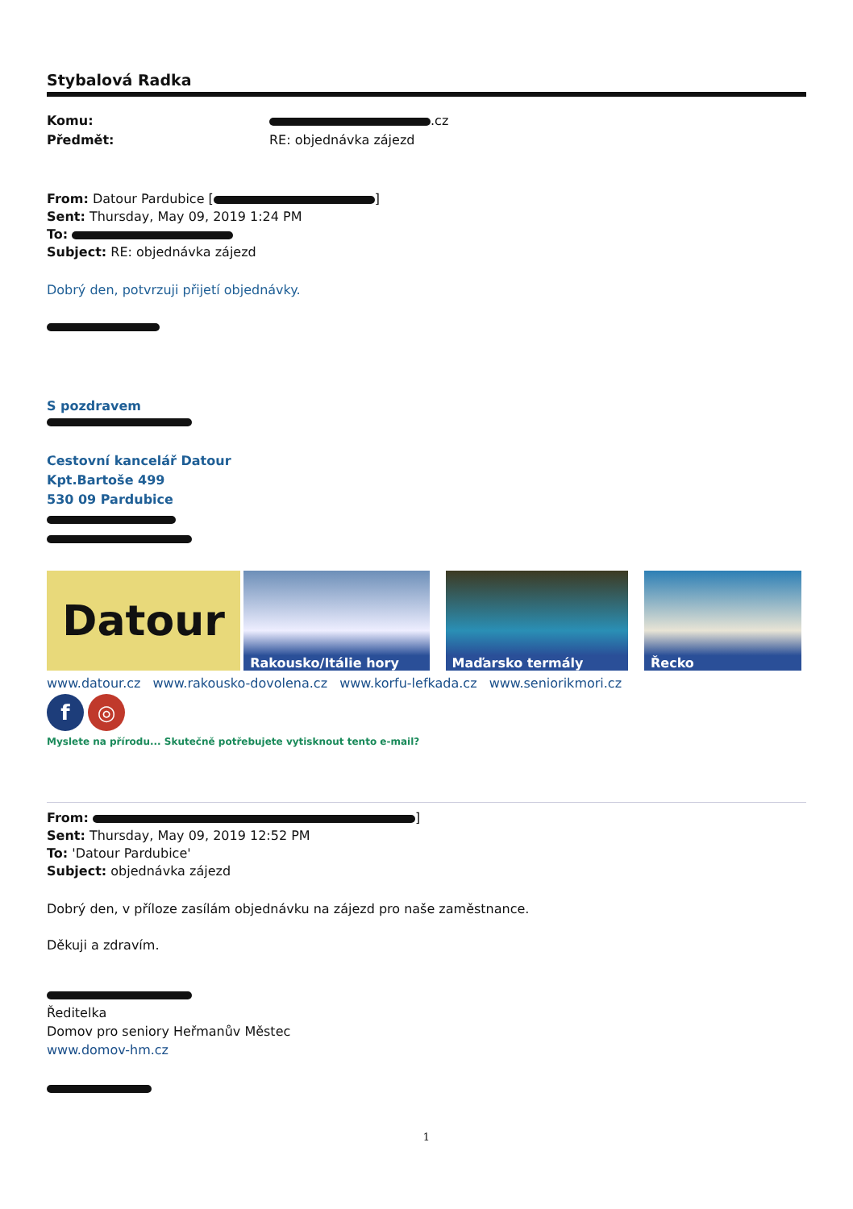Stybalová Radka
Komu:
Předmět:
.cz
RE: objednávka zájezd
From: Datour Pardubice [ ]
Sent: Thursday, May 09, 2019 1:24 PM
To:
Subject: RE: objednávka zájezd
Dobrý den, potvrzuji přijetí objednávky.
S pozdravem
Cestovní kancelář Datour
Kpt.Bartoše 499
530 09 Pardubice
Datour
Rakousko/Itálie hory Maďarsko termály Řecko
www.datour.cz www.rakousko-dovolena.cz www.korfu-lefkada.cz www.seniorikmori.cz
f ◎
Myslete na přírodu... Skutečně potřebujete vytisknout tento e-mail?
From: ]
Sent: Thursday, May 09, 2019 12:52 PM
To: 'Datour Pardubice'
Subject: objednávka zájezd
Dobrý den, v příloze zasílám objednávku na zájezd pro naše zaměstnance.
Děkuji a zdravím.
Ředitelka
Domov pro seniory Heřmanův Městec
www.domov-hm.cz
1